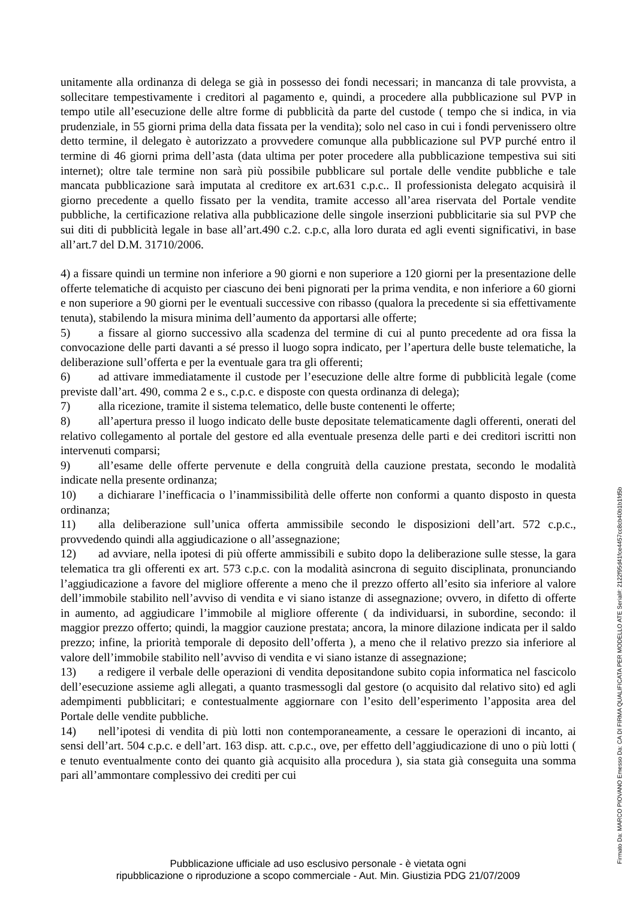unitamente alla ordinanza di delega se già in possesso dei fondi necessari; in mancanza di tale provvista, a sollecitare tempestivamente i creditori al pagamento e, quindi, a procedere alla pubblicazione sul PVP in tempo utile all’esecuzione delle altre forme di pubblicità da parte del custode ( tempo che si indica, in via prudenziale, in 55 giorni prima della data fissata per la vendita); solo nel caso in cui i fondi pervenissero oltre detto termine, il delegato è autorizzato a provvedere comunque alla pubblicazione sul PVP purché entro il termine di 46 giorni prima dell’asta (data ultima per poter procedere alla pubblicazione tempestiva sui siti internet); oltre tale termine non sarà più possibile pubblicare sul portale delle vendite pubbliche e tale mancata pubblicazione sarà imputata al creditore ex art.631 c.p.c.. Il professionista delegato acquisirà il giorno precedente a quello fissato per la vendita, tramite accesso all’area riservata del Portale vendite pubbliche, la certificazione relativa alla pubblicazione delle singole inserzioni pubblicitarie sia sul PVP che sui diti di pubblicità legale in base all’art.490 c.2. c.p.c, alla loro durata ed agli eventi significativi, in base all’art.7 del D.M. 31710/2006.
4) a fissare quindi un termine non inferiore a 90 giorni e non superiore a 120 giorni per la presentazione delle offerte telematiche di acquisto per ciascuno dei beni pignorati per la prima vendita, e non inferiore a 60 giorni e non superiore a 90 giorni per le eventuali successive con ribasso (qualora la precedente si sia effettivamente tenuta), stabilendo la misura minima dell’aumento da apportarsi alle offerte;
5) a fissare al giorno successivo alla scadenza del termine di cui al punto precedente ad ora fissa la convocazione delle parti davanti a sé presso il luogo sopra indicato, per l’apertura delle buste telematiche, la deliberazione sull’offerta e per la eventuale gara tra gli offerenti;
6) ad attivare immediatamente il custode per l’esecuzione delle altre forme di pubblicità legale (come previste dall’art. 490, comma 2 e s., c.p.c. e disposte con questa ordinanza di delega);
7) alla ricezione, tramite il sistema telematico, delle buste contenenti le offerte;
8) all’apertura presso il luogo indicato delle buste depositate telematicamente dagli offerenti, onerati del relativo collegamento al portale del gestore ed alla eventuale presenza delle parti e dei creditori iscritti non intervenuti comparsi;
9) all’esame delle offerte pervenute e della congruità della cauzione prestata, secondo le modalità indicate nella presente ordinanza;
10) a dichiarare l’inefficacia o l’inammissibilità delle offerte non conformi a quanto disposto in questa ordinanza;
11) alla deliberazione sull’unica offerta ammissibile secondo le disposizioni dell’art. 572 c.p.c., provvedendo quindi alla aggiudicazione o all’assegnazione;
12) ad avviare, nella ipotesi di più offerte ammissibili e subito dopo la deliberazione sulle stesse, la gara telematica tra gli offerenti ex art. 573 c.p.c. con la modalità asincrona di seguito disciplinata, pronunciando l’aggiudicazione a favore del migliore offerente a meno che il prezzo offerto all’esito sia inferiore al valore dell’immobile stabilito nell’avviso di vendita e vi siano istanze di assegnazione; ovvero, in difetto di offerte in aumento, ad aggiudicare l’immobile al migliore offerente ( da individuarsi, in subordine, secondo: il maggior prezzo offerto; quindi, la maggior cauzione prestata; ancora, la minore dilazione indicata per il saldo prezzo; infine, la priorità temporale di deposito dell’offerta ), a meno che il relativo prezzo sia inferiore al valore dell’immobile stabilito nell’avviso di vendita e vi siano istanze di assegnazione;
13) a redigere il verbale delle operazioni di vendita depositandone subito copia informatica nel fascicolo dell’esecuzione assieme agli allegati, a quanto trasmessogli dal gestore (o acquisito dal relativo sito) ed agli adempimenti pubblicitari; e contestualmente aggiornare con l’esito dell’esperimento l’apposita area del Portale delle vendite pubbliche.
14) nell’ipotesi di vendita di più lotti non contemporaneamente, a cessare le operazioni di incanto, ai sensi dell’art. 504 c.p.c. e dell’art. 163 disp. att. c.p.c., ove, per effetto dell’aggiudicazione di uno o più lotti ( e tenuto eventualmente conto dei quanto già acquisito alla procedura ), sia stata già conseguita una somma pari all’ammontare complessivo dei crediti per cui
Pubblicazione ufficiale ad uso esclusivo personale - è vietata ogni
ripubblicazione o riproduzione a scopo commerciale - Aut. Min. Giustizia PDG 21/07/2009
Firmato Da: MARCO PIOVANO Emesso Da: CA DI FIRMA QUALIFICATA PER MODELLO ATE Serial#: 2122f95d41fce4457cc8cb40b1b1fd5b